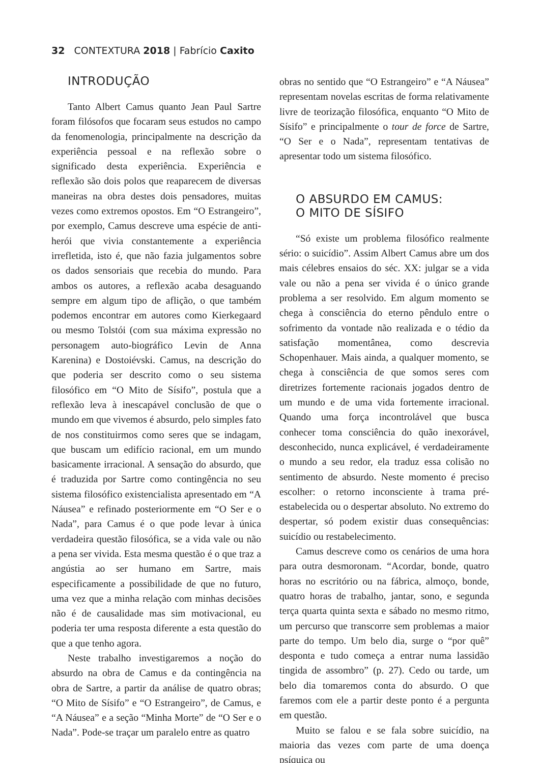32 CONTEXTURA 2018 | Fabrício Caxito
INTRODUÇÃO
Tanto Albert Camus quanto Jean Paul Sartre foram filósofos que focaram seus estudos no campo da fenomenologia, principalmente na descrição da experiência pessoal e na reflexão sobre o significado desta experiência. Experiência e reflexão são dois polos que reaparecem de diversas maneiras na obra destes dois pensadores, muitas vezes como extremos opostos. Em “O Estrangeiro”, por exemplo, Camus descreve uma espécie de anti-herói que vivia constantemente a experiência irrefletida, isto é, que não fazia julgamentos sobre os dados sensoriais que recebia do mundo. Para ambos os autores, a reflexão acaba desaguando sempre em algum tipo de aflição, o que também podemos encontrar em autores como Kierkegaard ou mesmo Tolstói (com sua máxima expressão no personagem auto-biográfico Levin de Anna Karenina) e Dostoiévski. Camus, na descrição do que poderia ser descrito como o seu sistema filosófico em “O Mito de Sísifo”, postula que a reflexão leva à inescapável conclusão de que o mundo em que vivemos é absurdo, pelo simples fato de nos constituirmos como seres que se indagam, que buscam um edifício racional, em um mundo basicamente irracional. A sensação do absurdo, que é traduzida por Sartre como contingência no seu sistema filosófico existencialista apresentado em “A Náusea” e refinado posteriormente em “O Ser e o Nada”, para Camus é o que pode levar à única verdadeira questão filosófica, se a vida vale ou não a pena ser vivida. Esta mesma questão é o que traz a angústia ao ser humano em Sartre, mais especificamente a possibilidade de que no futuro, uma vez que a minha relação com minhas decisões não é de causalidade mas sim motivacional, eu poderia ter uma resposta diferente a esta questão do que a que tenho agora.
Neste trabalho investigaremos a noção do absurdo na obra de Camus e da contingência na obra de Sartre, a partir da análise de quatro obras; “O Mito de Sísifo” e “O Estrangeiro”, de Camus, e “A Náusea” e a seção “Minha Morte” de “O Ser e o Nada”. Pode-se traçar um paralelo entre as quatro
obras no sentido que “O Estrangeiro” e “A Náusea” representam novelas escritas de forma relativamente livre de teorização filosófica, enquanto “O Mito de Sísifo” e principalmente o tour de force de Sartre, “O Ser e o Nada”, representam tentativas de apresentar todo um sistema filosófico.
O ABSURDO EM CAMUS:
O MITO DE SÍSIFO
“Só existe um problema filosófico realmente sério: o suicídio”. Assim Albert Camus abre um dos mais célebres ensaios do séc. XX: julgar se a vida vale ou não a pena ser vivida é o único grande problema a ser resolvido. Em algum momento se chega à consciência do eterno pêndulo entre o sofrimento da vontade não realizada e o tédio da satisfação momentânea, como descrevia Schopenhauer. Mais ainda, a qualquer momento, se chega à consciência de que somos seres com diretrizes fortemente racionais jogados dentro de um mundo e de uma vida fortemente irracional. Quando uma força incontrolável que busca conhecer toma consciência do quão inexorável, desconhecido, nunca explicável, é verdadeiramente o mundo a seu redor, ela traduz essa colisão no sentimento de absurdo. Neste momento é preciso escolher: o retorno inconsciente à trama pré-estabelecida ou o despertar absoluto. No extremo do despertar, só podem existir duas consequências: suicídio ou restabelecimento.
Camus descreve como os cenários de uma hora para outra desmoronam. “Acordar, bonde, quatro horas no escritório ou na fábrica, almoço, bonde, quatro horas de trabalho, jantar, sono, e segunda terça quarta quinta sexta e sábado no mesmo ritmo, um percurso que transcorre sem problemas a maior parte do tempo. Um belo dia, surge o “por quê” desponta e tudo começa a entrar numa lassidão tingida de assombro” (p. 27). Cedo ou tarde, um belo dia tomaremos conta do absurdo. O que faremos com ele a partir deste ponto é a pergunta em questão.
Muito se falou e se fala sobre suicídio, na maioria das vezes com parte de uma doença psíquica ou